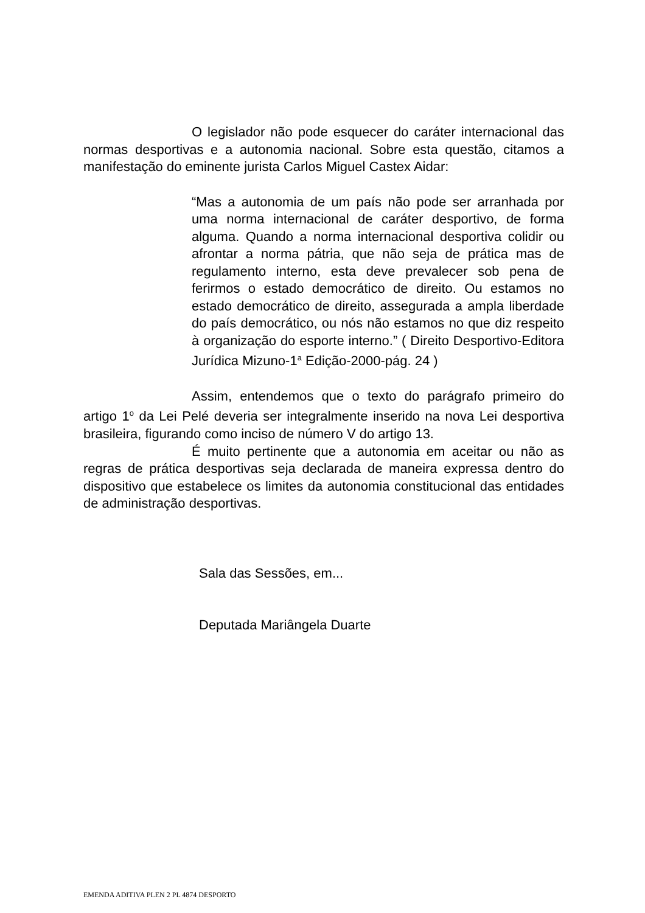O legislador não pode esquecer do caráter internacional das normas desportivas e a autonomia nacional. Sobre esta questão, citamos a manifestação do eminente jurista Carlos Miguel Castex Aidar:
“Mas a autonomia de um país não pode ser arranhada por uma norma internacional de caráter desportivo, de forma alguma. Quando a norma internacional desportiva colidir ou afrontar a norma pátria, que não seja de prática mas de regulamento interno, esta deve prevalecer sob pena de ferirmos o estado democrático de direito. Ou estamos no estado democrático de direito, assegurada a ampla liberdade do país democrático, ou nós não estamos no que diz respeito à organização do esporte interno.” ( Direito Desportivo-Editora Jurídica Mizuno-1<sup>a</sup> Edição-2000-pág. 24 )
Assim, entendemos que o texto do parágrafo primeiro do artigo 1<sup>o</sup> da Lei Pelé deveria ser integralmente inserido na nova Lei desportiva brasileira, figurando como inciso de número V do artigo 13.
É muito pertinente que a autonomia em aceitar ou não as regras de prática desportivas seja declarada de maneira expressa dentro do dispositivo que estabelece os limites da autonomia constitucional das entidades de administração desportivas.
Sala das Sessões, em...
Deputada Mariângela Duarte
EMENDA ADITIVA PLEN 2 PL 4874 DESPORTO